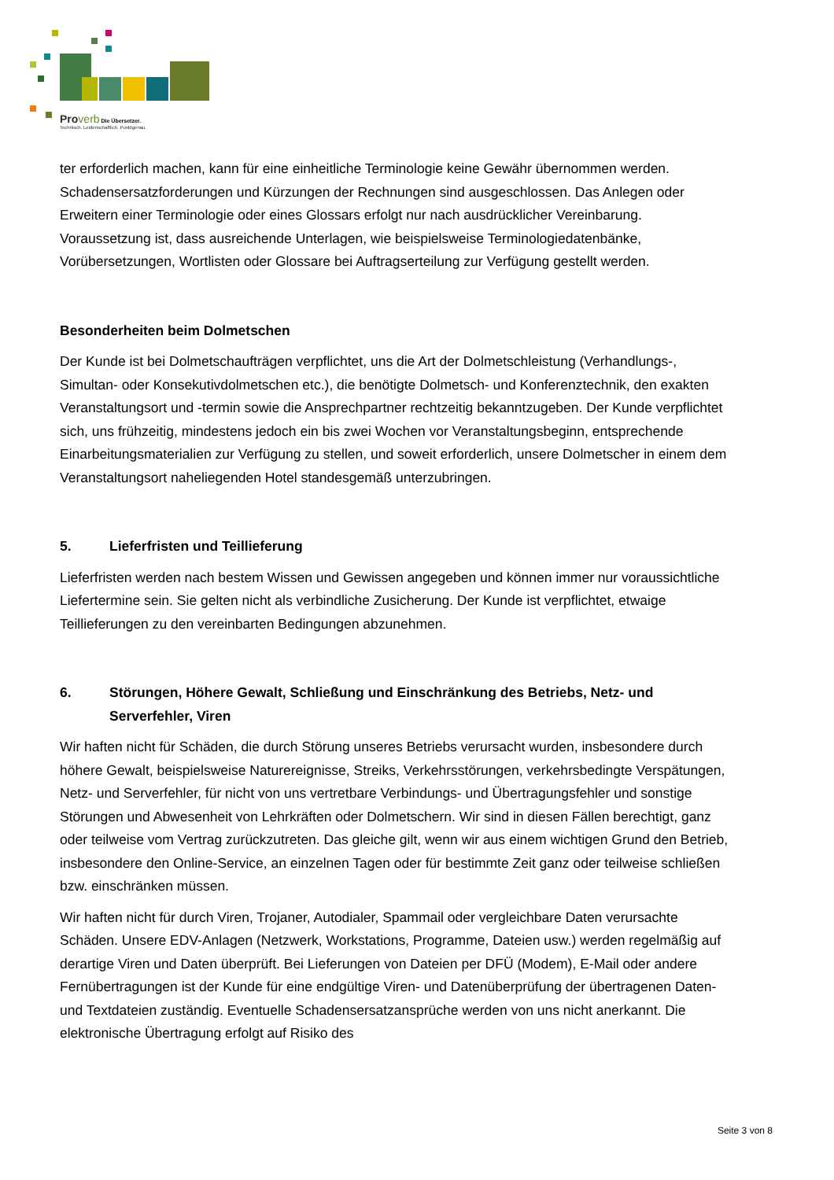Proverb Die Übersetzer.
Technisch. Leidenschaftlich. Punktgenau.
ter erforderlich machen, kann für eine einheitliche Terminologie keine Gewähr übernommen werden. Schadensersatzforderungen und Kürzungen der Rechnungen sind ausgeschlossen. Das Anlegen oder Erweitern einer Terminologie oder eines Glossars erfolgt nur nach ausdrücklicher Vereinbarung. Voraussetzung ist, dass ausreichende Unterlagen, wie beispielsweise Terminologiedatenbänke, Vorübersetzungen, Wortlisten oder Glossare bei Auftragserteilung zur Verfügung gestellt werden.
Besonderheiten beim Dolmetschen
Der Kunde ist bei Dolmetschaufträgen verpflichtet, uns die Art der Dolmetschleistung (Verhandlungs-, Simultan- oder Konsekutivdolmetschen etc.), die benötigte Dolmetsch- und Konferenztechnik, den exakten Veranstaltungsort und -termin sowie die Ansprechpartner rechtzeitig bekanntzugeben. Der Kunde verpflichtet sich, uns frühzeitig, mindestens jedoch ein bis zwei Wochen vor Veranstaltungsbeginn, entsprechende Einarbeitungsmaterialien zur Verfügung zu stellen, und soweit erforderlich, unsere Dolmetscher in einem dem Veranstaltungsort naheliegenden Hotel standesgemäß unterzubringen.
5. Lieferfristen und Teillieferung
Lieferfristen werden nach bestem Wissen und Gewissen angegeben und können immer nur voraussichtliche Liefertermine sein. Sie gelten nicht als verbindliche Zusicherung. Der Kunde ist verpflichtet, etwaige Teillieferungen zu den vereinbarten Bedingungen abzunehmen.
6. Störungen, Höhere Gewalt, Schließung und Einschränkung des Betriebs, Netz- und Serverfehler, Viren
Wir haften nicht für Schäden, die durch Störung unseres Betriebs verursacht wurden, insbesondere durch höhere Gewalt, beispielsweise Naturereignisse, Streiks, Verkehrsstörungen, verkehrsbedingte Verspätungen, Netz- und Serverfehler, für nicht von uns vertretbare Verbindungs- und Übertragungsfehler und sonstige Störungen und Abwesenheit von Lehrkräften oder Dolmetschern. Wir sind in diesen Fällen berechtigt, ganz oder teilweise vom Vertrag zurückzutreten. Das gleiche gilt, wenn wir aus einem wichtigen Grund den Betrieb, insbesondere den Online-Service, an einzelnen Tagen oder für bestimmte Zeit ganz oder teilweise schließen bzw. einschränken müssen.
Wir haften nicht für durch Viren, Trojaner, Autodialer, Spammail oder vergleichbare Daten verursachte Schäden. Unsere EDV-Anlagen (Netzwerk, Workstations, Programme, Dateien usw.) werden regelmäßig auf derartige Viren und Daten überprüft. Bei Lieferungen von Dateien per DFÜ (Modem), E-Mail oder andere Fernübertragungen ist der Kunde für eine endgültige Viren- und Datenüberprüfung der übertragenen Daten- und Textdateien zuständig. Eventuelle Schadensersatzansprüche werden von uns nicht anerkannt. Die elektronische Übertragung erfolgt auf Risiko des
Seite 3 von 8